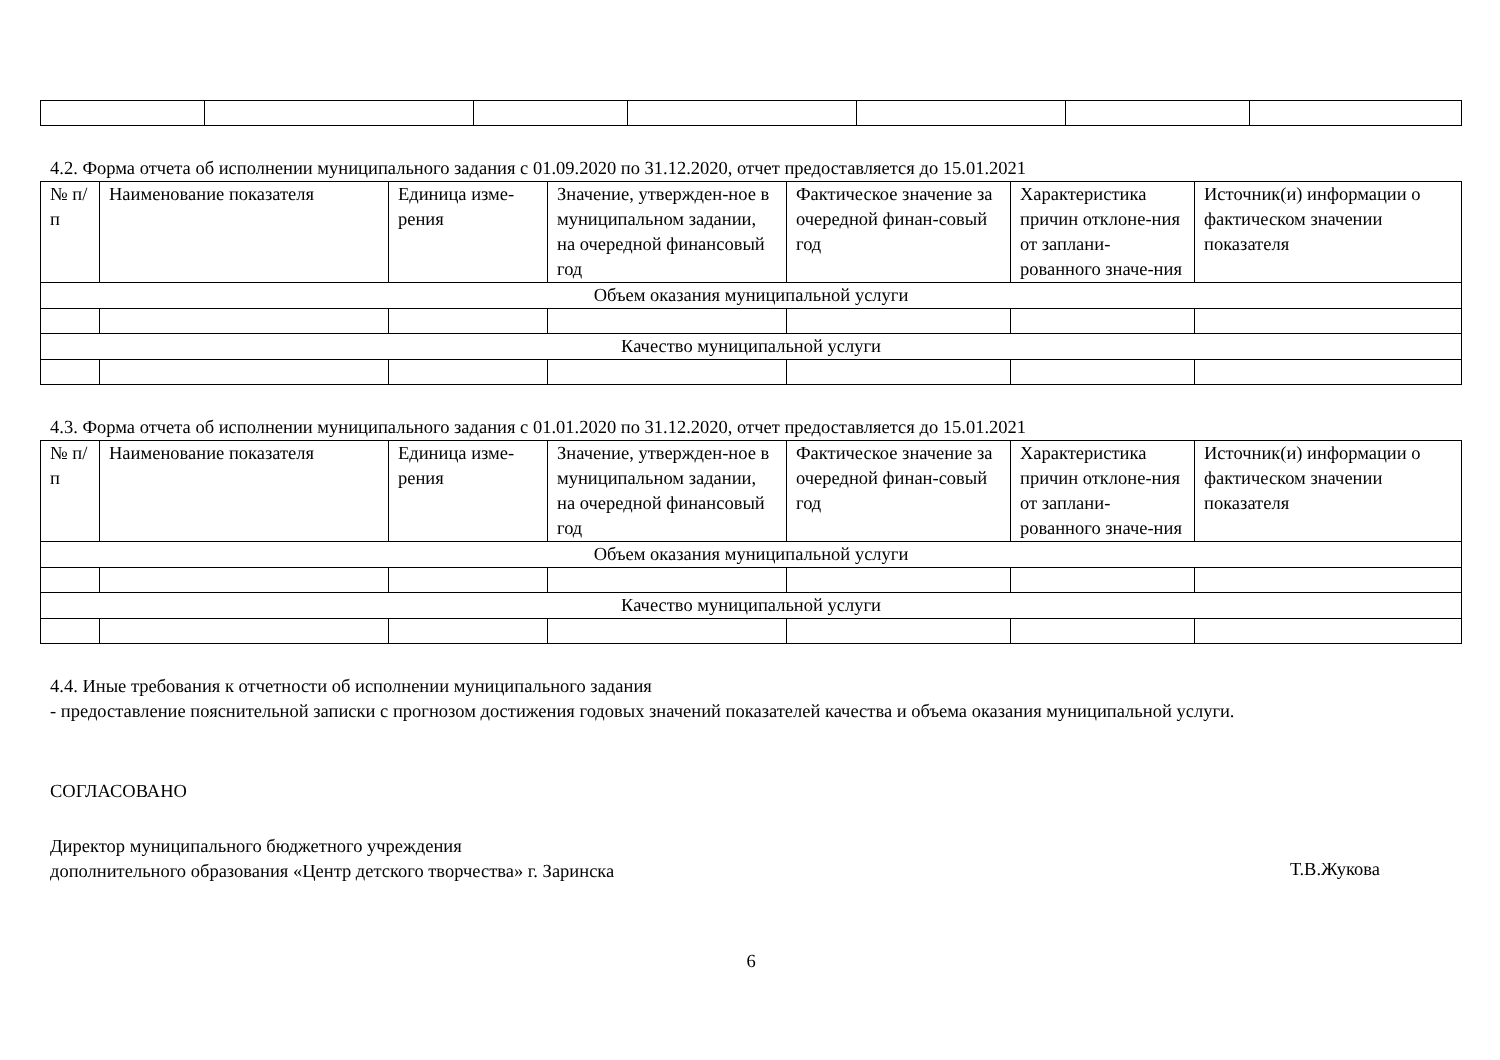4.2. Форма отчета об исполнении муниципального задания с 01.09.2020 по 31.12.2020, отчет предоставляется до 15.01.2021
| № п/п | Наименование показателя | Единица изме-рения | Значение, утвержден-ное в муниципальном задании, на очередной финансовый год | Фактическое значение за очередной финан-совый год | Характеристика причин отклоне-ния от заплани-рованного значе-ния | Источник(и) информации о фактическом значении показателя |
| Объем оказания муниципальной услуги | | | | | | |
| Качество муниципальной услуги | | | | | | |
4.3. Форма отчета об исполнении муниципального задания с 01.01.2020 по 31.12.2020, отчет предоставляется до 15.01.2021
| № п/п | Наименование показателя | Единица изме-рения | Значение, утвержден-ное в муниципальном задании, на очередной финансовый год | Фактическое значение за очередной финан-совый год | Характеристика причин отклоне-ния от заплани-рованного значе-ния | Источник(и) информации о фактическом значении показателя |
| Объем оказания муниципальной услуги | | | | | | |
| Качество муниципальной услуги | | | | | | |
4.4. Иные требования к отчетности об исполнении муниципального задания
- предоставление пояснительной записки с прогнозом достижения годовых значений показателей качества и объема оказания муниципальной услуги.
СОГЛАСОВАНО
Директор муниципального бюджетного учреждения
дополнительного образования «Центр детского творчества» г. Заринска
Т.В.Жукова
6